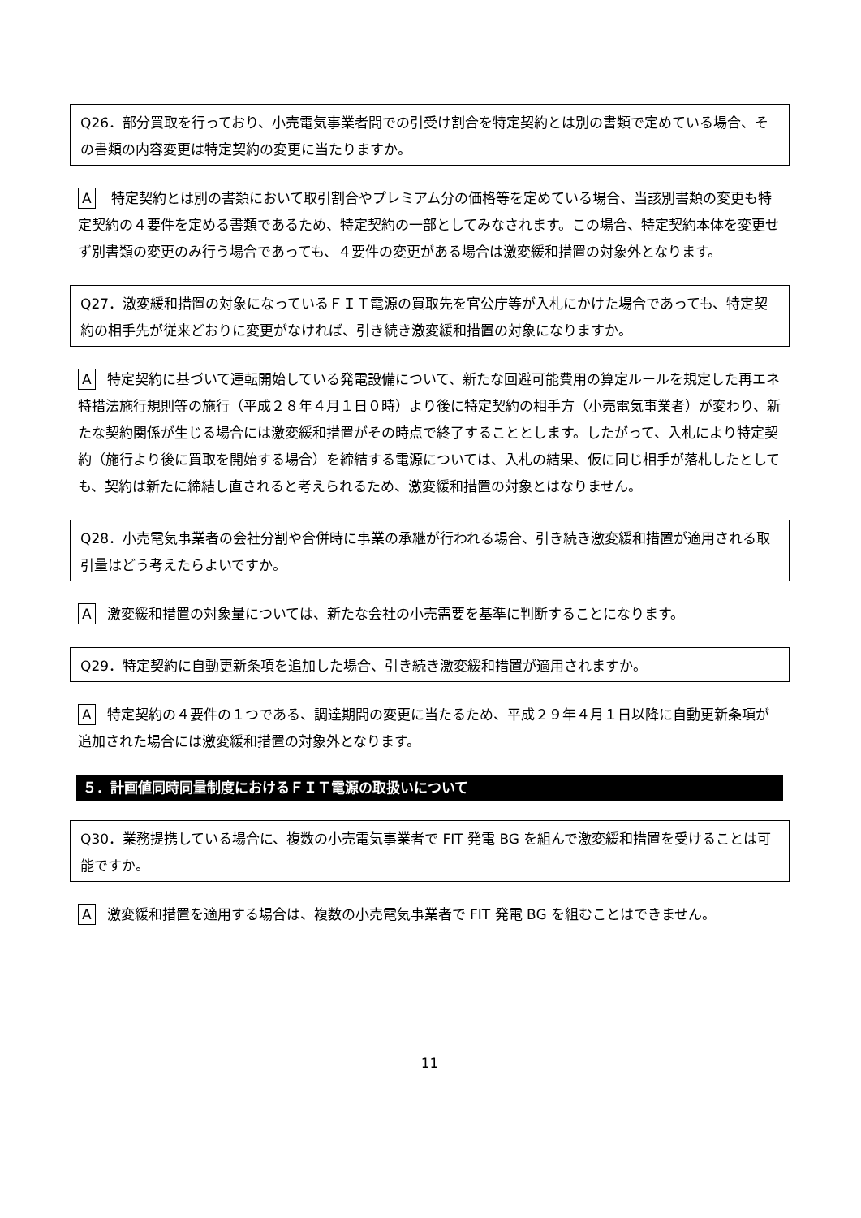Q26．部分買取を行っており、小売電気事業者間での引受け割合を特定契約とは別の書類で定めている場合、その書類の内容変更は特定契約の変更に当たりますか。
A 特定契約とは別の書類において取引割合やプレミアム分の価格等を定めている場合、当該別書類の変更も特定契約の４要件を定める書類であるため、特定契約の一部としてみなされます。この場合、特定契約本体を変更せず別書類の変更のみ行う場合であっても、４要件の変更がある場合は激変緩和措置の対象外となります。
Q27．激変緩和措置の対象になっているＦＩＴ電源の買取先を官公庁等が入札にかけた場合であっても、特定契約の相手先が従来どおりに変更がなければ、引き続き激変緩和措置の対象になりますか。
A特定契約に基づいて運転開始している発電設備について、新たな回避可能費用の算定ルールを規定した再エネ特措法施行規則等の施行（平成２８年４月１日０時）より後に特定契約の相手方（小売電気事業者）が変わり、新たな契約関係が生じる場合には激変緩和措置がその時点で終了することとします。したがって、入札により特定契約（施行より後に買取を開始する場合）を締結する電源については、入札の結果、仮に同じ相手が落札したとしても、契約は新たに締結し直されると考えられるため、激変緩和措置の対象とはなりません。
Q28．小売電気事業者の会社分割や合併時に事業の承継が行われる場合、引き続き激変緩和措置が適用される取引量はどう考えたらよいですか。
A激変緩和措置の対象量については、新たな会社の小売需要を基準に判断することになります。
Q29．特定契約に自動更新条項を追加した場合、引き続き激変緩和措置が適用されますか。
A特定契約の４要件の１つである、調達期間の変更に当たるため、平成２９年４月１日以降に自動更新条項が追加された場合には激変緩和措置の対象外となります。
５．計画値同時同量制度におけるＦＩＴ電源の取扱いについて
Q30．業務提携している場合に、複数の小売電気事業者で FIT 発電 BG を組んで激変緩和措置を受けることは可能ですか。
A激変緩和措置を適用する場合は、複数の小売電気事業者で FIT 発電 BG を組むことはできません。
11